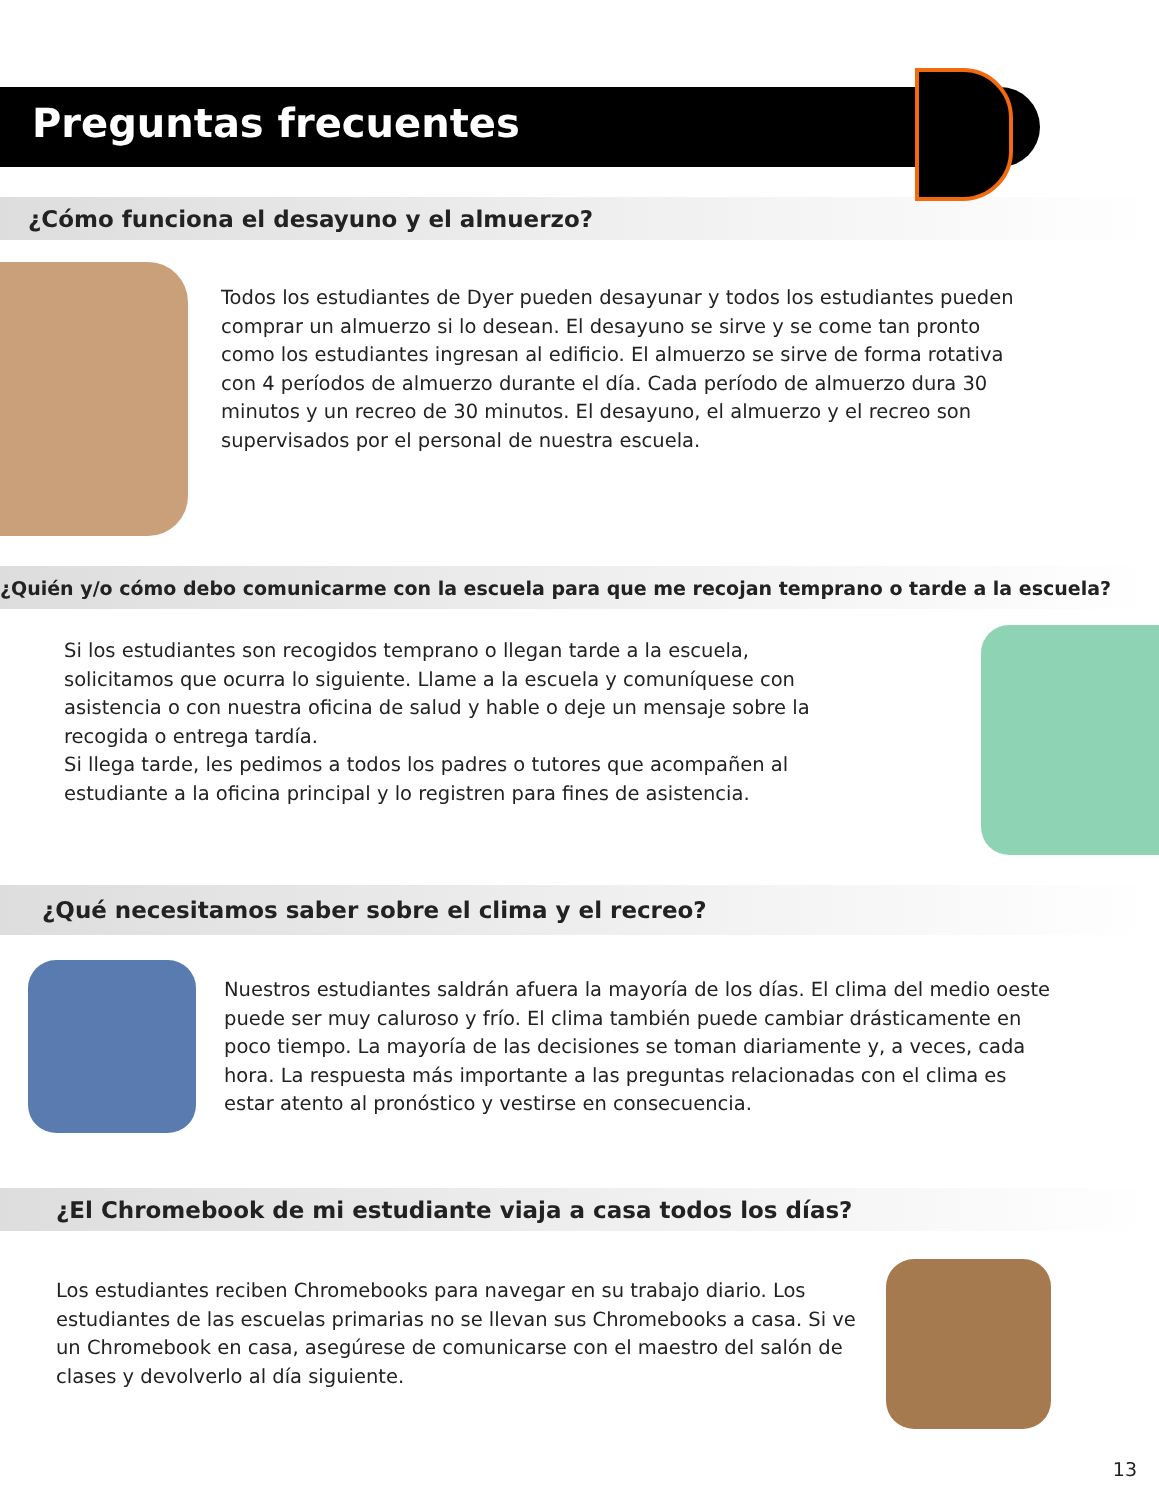Preguntas frecuentes
¿Cómo funciona el desayuno y el almuerzo?
Todos los estudiantes de Dyer pueden desayunar y todos los estudiantes pueden comprar un almuerzo si lo desean. El desayuno se sirve y se come tan pronto como los estudiantes ingresan al edificio. El almuerzo se sirve de forma rotativa con 4 períodos de almuerzo durante el día. Cada período de almuerzo dura 30 minutos y un recreo de 30 minutos. El desayuno, el almuerzo y el recreo son supervisados por el personal de nuestra escuela.
¿Quién y/o cómo debo comunicarme con la escuela para que me recojan temprano o tarde a la escuela?
Si los estudiantes son recogidos temprano o llegan tarde a la escuela, solicitamos que ocurra lo siguiente. Llame a la escuela y comuníquese con asistencia o con nuestra oficina de salud y hable o deje un mensaje sobre la recogida o entrega tardía.
Si llega tarde, les pedimos a todos los padres o tutores que acompañen al estudiante a la oficina principal y lo registren para fines de asistencia.
¿Qué necesitamos saber sobre el clima y el recreo?
Nuestros estudiantes saldrán afuera la mayoría de los días. El clima del medio oeste puede ser muy caluroso y frío. El clima también puede cambiar drásticamente en poco tiempo. La mayoría de las decisiones se toman diariamente y, a veces, cada hora. La respuesta más importante a las preguntas relacionadas con el clima es estar atento al pronóstico y vestirse en consecuencia.
¿El Chromebook de mi estudiante viaja a casa todos los días?
Los estudiantes reciben Chromebooks para navegar en su trabajo diario. Los estudiantes de las escuelas primarias no se llevan sus Chromebooks a casa. Si ve un Chromebook en casa, asegúrese de comunicarse con el maestro del salón de clases y devolverlo al día siguiente.
13